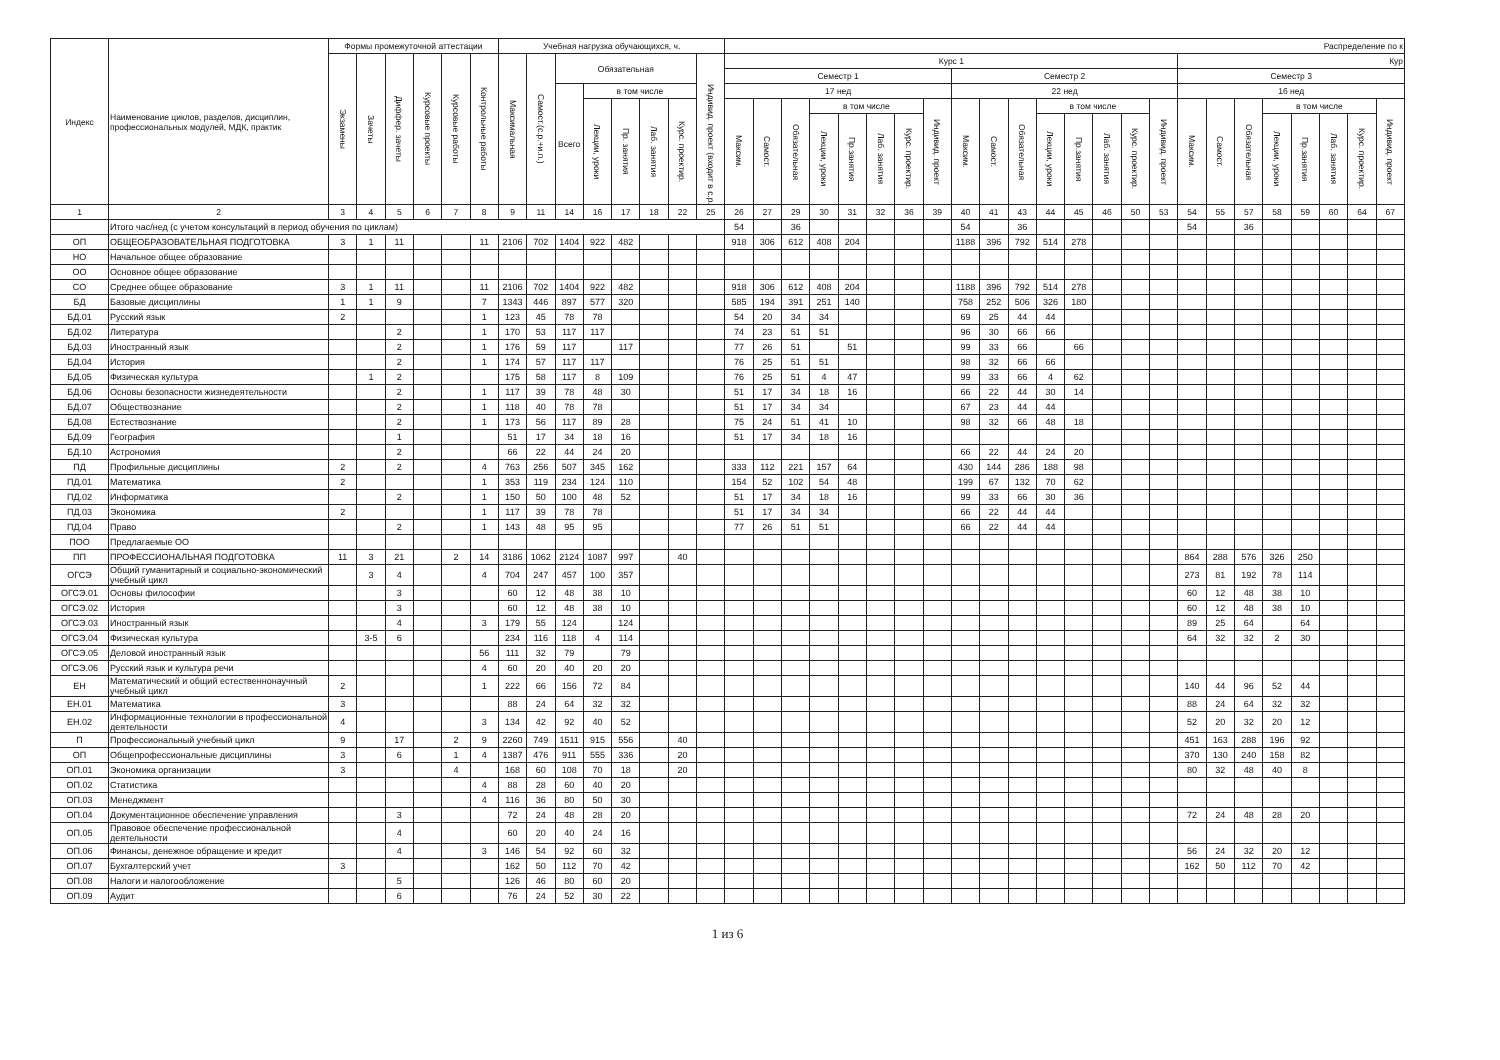| Индекс | Наименование циклов, разделов, дисциплин, профессиональных модулей, МДК, практик | Формы промежуточной аттестации | | | | | | Учебная нагрузка обучающихся, ч. | | | | | | | | Распределение по к | | | | | | | | | | | | | | | | | | | | | | | |
| --- | --- | --- | --- | --- | --- | --- | --- | --- | --- | --- | --- | --- | --- | --- | --- | --- | --- | --- | --- | --- | --- | --- | --- | --- | --- | --- | --- | --- | --- | --- | --- | --- | --- | --- | --- | --- | --- | --- | --- |
| | | Экзамены | Зачеты | Диффер. зачеты | Курсовые проекты | Курсовые работы | Контрольные работы | Максимальная | Самост.(с.р.+и.п.) | Обязательная | | | | | Индивид. проект (входит в с.р.) | Курс 1 | | | | | | | | | | | | | | | | Кур | | | | | | | |
| | | | | | | | | | | | | | | | | Семестр 1 | | | | | | | | Семестр 2 | | | | | | | | Семестр 3 | | | | | | | |
| | | | | | | | | | | Всего | в том числе | | | | | 17 нед | | | | | | | | 22 нед | | | | | | | | 16 нед | | | | | | | |
| | | | | | | | | | | | Лекции, уроки | Пр. занятия | Лаб. занятия | Курс. проектир. | | Максим. | Самост. | Обязательная | в том числе | | | | Индивид. проект | Максим. | Самост. | Обязательная | в том числе | | | | Индивид. проект | Максим. | Самост. | Обязательная | в том числе | | | | Индивид. проект |
| | | | | | | | | | | | | | | | | | | | Лекции, уроки | Пр.занятия | Лаб. занятия | Курс. проектир. | | | | | Лекции, уроки | Пр.занятия | Лаб. занятия | Курс. проектир. | | | | | Лекции, уроки | Пр.занятия | Лаб. занятия | Курс. проектир. | |
| 1 | 2 | 3 | 4 | 5 | 6 | 7 | 8 | 9 | 11 | 14 | 16 | 17 | 18 | 22 | 25 | 26 | 27 | 29 | 30 | 31 | 32 | 36 | 39 | 40 | 41 | 43 | 44 | 45 | 46 | 50 | 53 | 54 | 55 | 57 | 58 | 59 | 60 | 64 | 67 |
| | Итого час/нед (с учетом консультаций в период обучения по циклам) | | | | | | | | | | | | | | | 54 | | 36 | | | | | | 54 | | 36 | | | | | | 54 | | 36 | | | | | |
| ОП | ОБЩЕОБРАЗОВАТЕЛЬНАЯ ПОДГОТОВКА | 3 | 1 | 11 | | | 11 | 2106 | 702 | 1404 | 922 | 482 | | | | 918 | 306 | 612 | 408 | 204 | | | | 1188 | 396 | 792 | 514 | 278 | | | | | | | | | | | |
| НО | Начальное общее образование | | | | | | | | | | | | | | | | | | | | | | | | | | | | | | | | | | | | | | |
| ОО | Основное общее образование | | | | | | | | | | | | | | | | | | | | | | | | | | | | | | | | | | | | | | |
| СО | Среднее общее образование | 3 | 1 | 11 | | | 11 | 2106 | 702 | 1404 | 922 | 482 | | | | 918 | 306 | 612 | 408 | 204 | | | | 1188 | 396 | 792 | 514 | 278 | | | | | | | | | | | |
| БД | Базовые дисциплины | 1 | 1 | 9 | | | 7 | 1343 | 446 | 897 | 577 | 320 | | | | 585 | 194 | 391 | 251 | 140 | | | | 758 | 252 | 506 | 326 | 180 | | | | | | | | | | | |
| БД.01 | Русский язык | 2 | | | | | 1 | 123 | 45 | 78 | 78 | | | | | 54 | 20 | 34 | 34 | | | | | 69 | 25 | 44 | 44 | | | | | | | | | | | | |
| БД.02 | Литература | | | 2 | | | 1 | 170 | 53 | 117 | 117 | | | | | 74 | 23 | 51 | 51 | | | | | 96 | 30 | 66 | 66 | | | | | | | | | | | | |
| БД.03 | Иностранный язык | | | 2 | | | 1 | 176 | 59 | 117 | | 117 | | | | 77 | 26 | 51 | | 51 | | | | 99 | 33 | 66 | | 66 | | | | | | | | | | | |
| БД.04 | История | | | 2 | | | 1 | 174 | 57 | 117 | 117 | | | | | 76 | 25 | 51 | 51 | | | | | 98 | 32 | 66 | 66 | | | | | | | | | | | | |
| БД.05 | Физическая культура | | 1 | 2 | | | | 175 | 58 | 117 | 8 | 109 | | | | 76 | 25 | 51 | 4 | 47 | | | | 99 | 33 | 66 | 4 | 62 | | | | | | | | | | | |
| БД.06 | Основы безопасности жизнедеятельности | | | 2 | | | 1 | 117 | 39 | 78 | 48 | 30 | | | | 51 | 17 | 34 | 18 | 16 | | | | 66 | 22 | 44 | 30 | 14 | | | | | | | | | | | |
| БД.07 | Обществознание | | | 2 | | | 1 | 118 | 40 | 78 | 78 | | | | | 51 | 17 | 34 | 34 | | | | | 67 | 23 | 44 | 44 | | | | | | | | | | | | |
| БД.08 | Естествознание | | | 2 | | | 1 | 173 | 56 | 117 | 89 | 28 | | | | 75 | 24 | 51 | 41 | 10 | | | | 98 | 32 | 66 | 48 | 18 | | | | | | | | | | | |
| БД.09 | География | | | 1 | | | | 51 | 17 | 34 | 18 | 16 | | | | 51 | 17 | 34 | 18 | 16 | | | | | | | | | | | | | | | | | | | |
| БД.10 | Астрономия | | | 2 | | | | 66 | 22 | 44 | 24 | 20 | | | | | | | | | | | | 66 | 22 | 44 | 24 | 20 | | | | | | | | | | | |
| ПД | Профильные дисциплины | 2 | | 2 | | | 4 | 763 | 256 | 507 | 345 | 162 | | | | 333 | 112 | 221 | 157 | 64 | | | | 430 | 144 | 286 | 188 | 98 | | | | | | | | | | | |
| ПД.01 | Математика | 2 | | | | | 1 | 353 | 119 | 234 | 124 | 110 | | | | 154 | 52 | 102 | 54 | 48 | | | | 199 | 67 | 132 | 70 | 62 | | | | | | | | | | | |
| ПД.02 | Информатика | | | 2 | | | 1 | 150 | 50 | 100 | 48 | 52 | | | | 51 | 17 | 34 | 18 | 16 | | | | 99 | 33 | 66 | 30 | 36 | | | | | | | | | | | |
| ПД.03 | Экономика | 2 | | | | | 1 | 117 | 39 | 78 | 78 | | | | | 51 | 17 | 34 | 34 | | | | | 66 | 22 | 44 | 44 | | | | | | | | | | | | |
| ПД.04 | Право | | | 2 | | | 1 | 143 | 48 | 95 | 95 | | | | | 77 | 26 | 51 | 51 | | | | | 66 | 22 | 44 | 44 | | | | | | | | | | | | |
| ПОО | Предлагаемые ОО | | | | | | | | | | | | | | | | | | | | | | | | | | | | | | | | | | | | | | |
| ПП | ПРОФЕССИОНАЛЬНАЯ ПОДГОТОВКА | 11 | 3 | 21 | | 2 | 14 | 3186 | 1062 | 2124 | 1087 | 997 | | 40 | | | | | | | | | | | | | | | | | | 864 | 288 | 576 | 326 | 250 | | | |
| ОГСЭ | Общий гуманитарный и социально-экономический учебный цикл | | 3 | 4 | | | 4 | 704 | 247 | 457 | 100 | 357 | | | | | | | | | | | | | | | | | | | | 273 | 81 | 192 | 78 | 114 | | | |
| ОГСЭ.01 | Основы философии | | | 3 | | | | 60 | 12 | 48 | 38 | 10 | | | | | | | | | | | | | | | | | | | | 60 | 12 | 48 | 38 | 10 | | | |
| ОГСЭ.02 | История | | | 3 | | | | 60 | 12 | 48 | 38 | 10 | | | | | | | | | | | | | | | | | | | | 60 | 12 | 48 | 38 | 10 | | | |
| ОГСЭ.03 | Иностранный язык | | | 4 | | | 3 | 179 | 55 | 124 | | 124 | | | | | | | | | | | | | | | | | | | | 89 | 25 | 64 | | 64 | | | |
| ОГСЭ.04 | Физическая культура | | 3-5 | 6 | | | | 234 | 116 | 118 | 4 | 114 | | | | | | | | | | | | | | | | | | | | 64 | 32 | 32 | 2 | 30 | | | |
| ОГСЭ.05 | Деловой иностранный язык | | | | | | 56 | 111 | 32 | 79 | | 79 | | | | | | | | | | | | | | | | | | | | | | | | | | | |
| ОГСЭ.06 | Русский язык и культура речи | | | | | | 4 | 60 | 20 | 40 | 20 | 20 | | | | | | | | | | | | | | | | | | | | | | | | | | | |
| ЕН | Математический и общий естественнонаучный учебный цикл | 2 | | | | | 1 | 222 | 66 | 156 | 72 | 84 | | | | | | | | | | | | | | | | | | | | 140 | 44 | 96 | 52 | 44 | | | |
| ЕН.01 | Математика | 3 | | | | | | 88 | 24 | 64 | 32 | 32 | | | | | | | | | | | | | | | | | | | | 88 | 24 | 64 | 32 | 32 | | | |
| ЕН.02 | Информационные технологии в профессиональной деятельности | 4 | | | | | 3 | 134 | 42 | 92 | 40 | 52 | | | | | | | | | | | | | | | | | | | | 52 | 20 | 32 | 20 | 12 | | | |
| П | Профессиональный учебный цикл | 9 | | 17 | | 2 | 9 | 2260 | 749 | 1511 | 915 | 556 | | 40 | | | | | | | | | | | | | | | | | | 451 | 163 | 288 | 196 | 92 | | | |
| ОП | Общепрофессиональные дисциплины | 3 | | 6 | | 1 | 4 | 1387 | 476 | 911 | 555 | 336 | | 20 | | | | | | | | | | | | | | | | | | 370 | 130 | 240 | 158 | 82 | | | |
| ОП.01 | Экономика организации | 3 | | | | 4 | | 168 | 60 | 108 | 70 | 18 | | 20 | | | | | | | | | | | | | | | | | | 80 | 32 | 48 | 40 | 8 | | | |
| ОП.02 | Статистика | | | | | | 4 | 88 | 28 | 60 | 40 | 20 | | | | | | | | | | | | | | | | | | | | | | | | | | | |
| ОП.03 | Менеджмент | | | | | | 4 | 116 | 36 | 80 | 50 | 30 | | | | | | | | | | | | | | | | | | | | | | | | | | | |
| ОП.04 | Документационное обеспечение управления | | | 3 | | | | 72 | 24 | 48 | 28 | 20 | | | | | | | | | | | | | | | | | | | | 72 | 24 | 48 | 28 | 20 | | | |
| ОП.05 | Правовое обеспечение профессиональной деятельности | | | 4 | | | | 60 | 20 | 40 | 24 | 16 | | | | | | | | | | | | | | | | | | | | | | | | | | | |
| ОП.06 | Финансы, денежное обращение и кредит | | | 4 | | | 3 | 146 | 54 | 92 | 60 | 32 | | | | | | | | | | | | | | | | | | | | 56 | 24 | 32 | 20 | 12 | | | |
| ОП.07 | Бухгалтерский учет | 3 | | | | | | 162 | 50 | 112 | 70 | 42 | | | | | | | | | | | | | | | | | | | | 162 | 50 | 112 | 70 | 42 | | | |
| ОП.08 | Налоги и налогообложение | | | 5 | | | | 126 | 46 | 80 | 60 | 20 | | | | | | | | | | | | | | | | | | | | | | | | | | | |
| ОП.09 | Аудит | | | 6 | | | | 76 | 24 | 52 | 30 | 22 | | | | | | | | | | | | | | | | | | | | | | | | | | | |
1 из 6